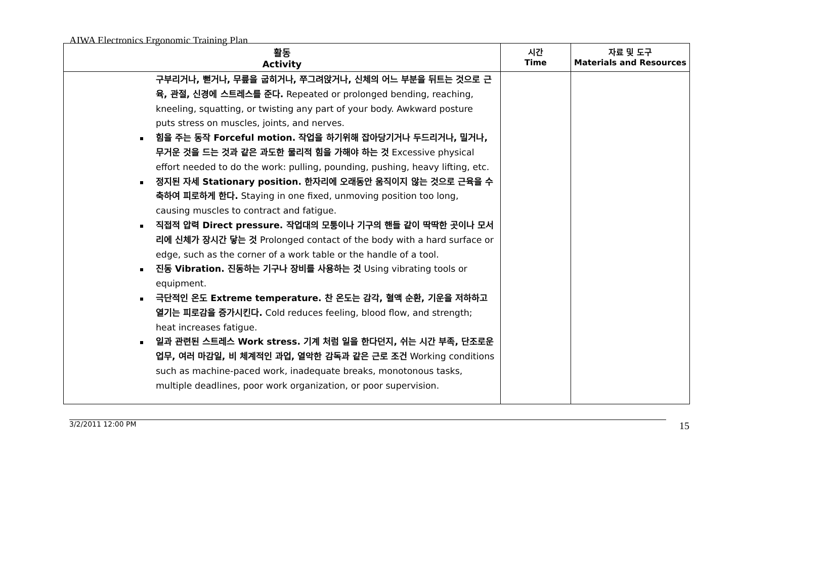AIWA Electronics Ergonomic Training Plan
| 활동 Activity | 시간 Time | 자료 및 도구 Materials and Resources |
| --- | --- | --- |
| 구부리거나, 뻗거나, 무릎을 굽히거나, 쭈그려앉거나, 신체의 어느 부분을 뒤트는 것으로 근육, 관절, 신경에 스트레스를 준다. Repeated or prolonged bending, reaching, kneeling, squatting, or twisting any part of your body. Awkward posture puts stress on muscles, joints, and nerves. 힘을 주는 동작 Forceful motion. 작업을 하기위해 잡아당기거나 두드리거나, 밀거나, 무거운 것을 드는 것과 같은 과도한 물리적 힘을 가해야 하는 것 Excessive physical effort needed to do the work: pulling, pounding, pushing, heavy lifting, etc. 정지된 자세 Stationary position. 한자리에 오래동안 움직이지 않는 것으로 근육을 수축하여 피로하게 한다. Staying in one fixed, unmoving position too long, causing muscles to contract and fatigue. 직접적 압력 Direct pressure. 작업대의 모퉁이나 기구의 핸들 같이 딱딱한 곳이나 모서리에 신체가 장시간 닿는 것 Prolonged contact of the body with a hard surface or edge, such as the corner of a work table or the handle of a tool. 진동 Vibration. 진동하는 기구나 장비를 사용하는 것 Using vibrating tools or equipment. 극단적인 온도 Extreme temperature. 찬 온도는 감각, 혈액 순환, 기운을 저하하고 열기는 피로감을 증가시킨다. Cold reduces feeling, blood flow, and strength; heat increases fatigue. 일과 관련된 스트레스 Work stress. 기계 처럼 일을 한다던지, 쉬는 시간 부족, 단조로운 업무, 여러 마감일, 비 체계적인 과업, 열악한 감독과 같은 근로 조건 Working conditions such as machine-paced work, inadequate breaks, monotonous tasks, multiple deadlines, poor work organization, or poor supervision. | | |
3/2/2011 12:00 PM 15